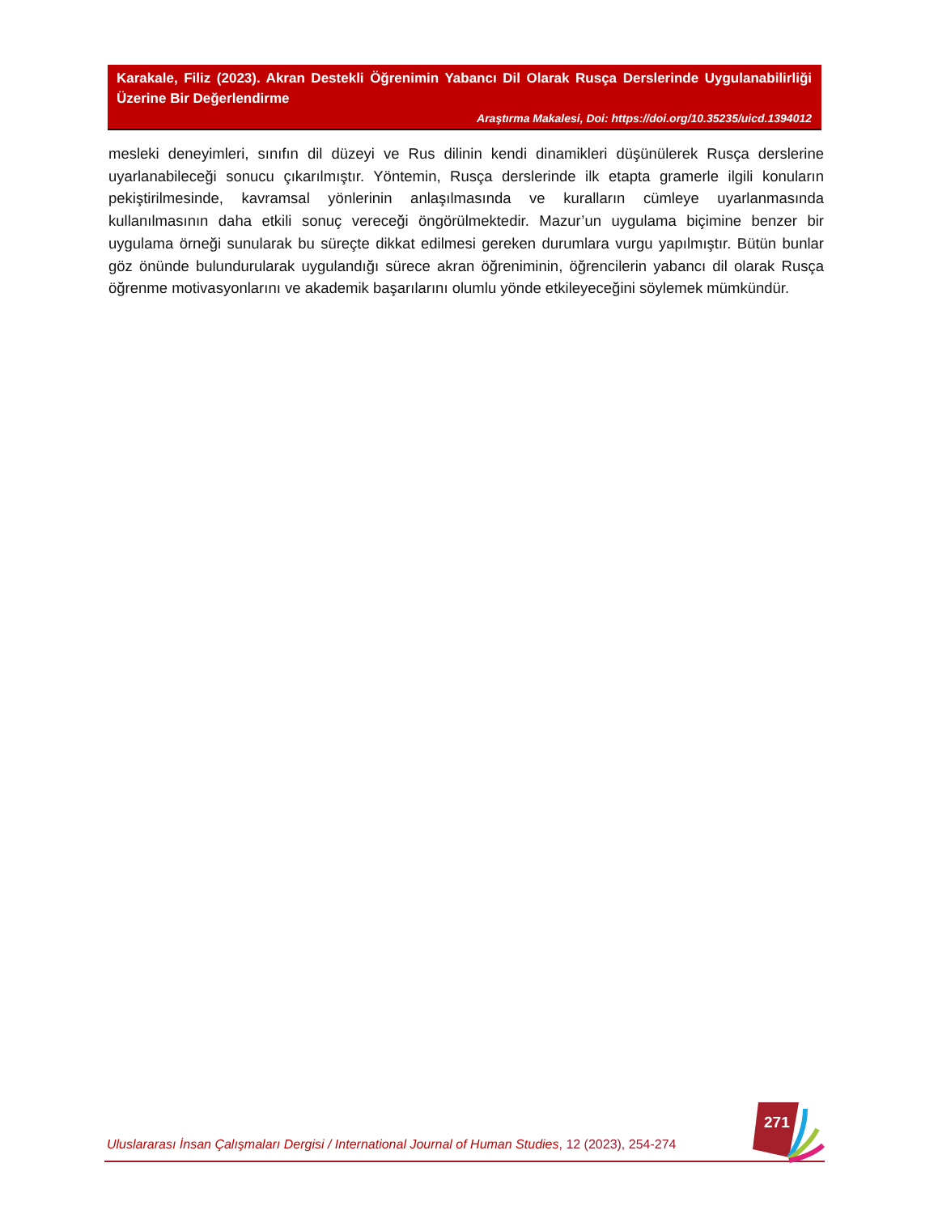Karakale, Filiz (2023). Akran Destekli Öğrenimin Yabancı Dil Olarak Rusça Derslerinde Uygulanabilirliği Üzerine Bir Değerlendirme
Araştırma Makalesi, Doi: https://doi.org/10.35235/uicd.1394012
mesleki deneyimleri, sınıfın dil düzeyi ve Rus dilinin kendi dinamikleri düşünülerek Rusça derslerine uyarlanabileceği sonucu çıkarılmıştır. Yöntemin, Rusça derslerinde ilk etapta gramerle ilgili konuların pekiştirilmesinde, kavramsal yönlerinin anlaşılmasında ve kuralların cümleye uyarlanmasında kullanılmasının daha etkili sonuç vereceği öngörülmektedir. Mazur’un uygulama biçimine benzer bir uygulama örneği sunularak bu süreçte dikkat edilmesi gereken durumlara vurgu yapılmıştır. Bütün bunlar göz önünde bulundurularak uygulandığı sürece akran öğreniminin, öğrencilerin yabancı dil olarak Rusça öğrenme motivasyonlarını ve akademik başarılarını olumlu yönde etkileyeceğini söylemek mümkündür.
Uluslararası İnsan Çalışmaları Dergisi / International Journal of Human Studies, 12 (2023), 254-274
271